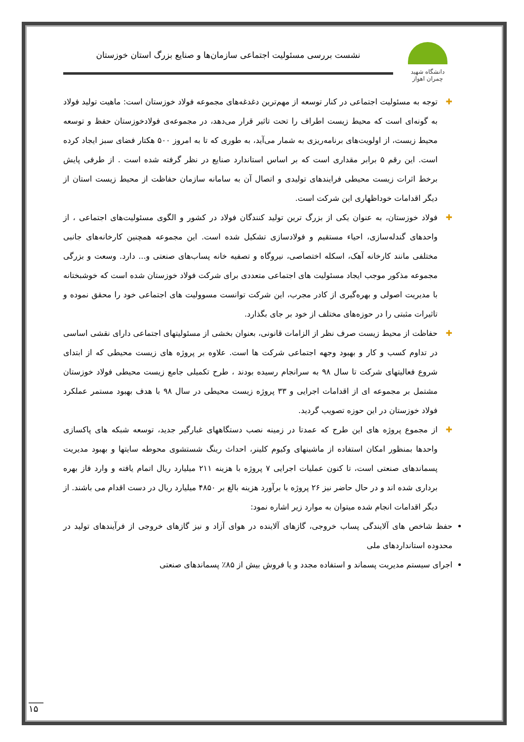دانشگاه شهید چمران اهواز
نشست بررسی مسئولیت اجتماعی سازمان‌ها و صنایع بزرگ استان خوزستان
✚ توجه به مسئولیت اجتماعی در کنار توسعه از مهم‌ترین دغدغه‌های مجموعه فولاد خوزستان است: ماهیت تولید فولاد به گونه‌ای است که محیط زیست اطراف را تحت تاثیر قرار می‌دهد، در مجموعه‌ی فولادخوزستان حفظ و توسعه محیط زیست، از اولویت‌های برنامه‌ریزی به شمار می‌آید، به طوری که تا به امروز ۵۰۰ هکتار فضای سبز ایجاد کرده است. این رقم ۵ برابر مقداری است که بر اساس استاندارد صنایع در نظر گرفته شده است . از طرفی پایش برخط اثرات زیست محیطی فرایندهای تولیدی و اتصال آن به سامانه سازمان حفاظت از محیط زیست استان از دیگر اقدامات خوداظهاری این شرکت است.
✚ فولاد خوزستان، به عنوان یکی از بزرگ ترین تولید کنندگان فولاد در کشور و الگوی مسئولیت‌های اجتماعی ، از واحدهای گندله‌سازی، احیاء مستقیم و فولادسازی تشکیل شده است. این مجموعه همچنین کارخانه‌های جانبی مختلفی مانند کارخانه آهک، اسکله اختصاصی، نیروگاه و تصفیه خانه پساب‌های صنعتی و... دارد. وسعت و بزرگی مجموعه مذکور موجب ایجاد مسئولیت های اجتماعی متعددی برای شرکت فولاد خوزستان شده است که خوشبختانه با مدیریت اصولی و بهره‌گیری از کادر مجرب، این شرکت توانست مسوولیت های اجتماعی خود را محقق نموده و تاثیرات مثبتی را در حوزه‌های مختلف از خود بر جای بگذارد.
✚ حفاظت از محیط زیست صرف نظر از الزامات قانونی، بعنوان بخشی از مسئولیتهای اجتماعی دارای نقشی اساسی در تداوم کسب و کار و بهبود وجهه اجتماعی شرکت ها است. علاوه بر پروژه های زیست محیطی که از ابتدای شروع فعالیتهای شرکت تا سال ۹۸ به سرانجام رسیده بودند ، طرح تکمیلی جامع زیست محیطی فولاد خوزستان مشتمل بر مجموعه ای از اقدامات اجرایی و ۳۳ پروژه زیست محیطی در سال ۹۸ با هدف بهبود مستمر عملکرد فولاد خوزستان در این حوزه تصویب گردید.
✚ از مجموع پروژه های این طرح که عمدتا در زمینه نصب دستگاههای غبارگیر جدید، توسعه شبکه های پاکسازی واحدها بمنظور امکان استفاده از ماشینهای وکیوم کلینر، احداث رینگ شستشوی محوطه سایتها و بهبود مدیریت پسماندهای صنعتی است، تا کنون عملیات اجرایی ۷ پروژه با هزینه ۲۱۱ میلیارد ریال اتمام یافته و وارد فاز بهره برداری شده اند و در حال حاضر نیز ۲۶ پروژه با برآورد هزینه بالغ بر ۴۸۵۰ میلیارد ریال در دست اقدام می باشند. از دیگر اقدامات انجام شده میتوان به موارد زیر اشاره نمود:
حفظ شاخص های آلایندگی پساب خروجی، گازهای آلاینده در هوای آزاد و نیز گازهای خروجی از فرآیندهای تولید در محدوده استانداردهای ملی
اجرای سیستم مدیریت پسماند و استفاده مجدد و یا فروش بیش از ۸۵٪ پسماندهای صنعتی
۱۵